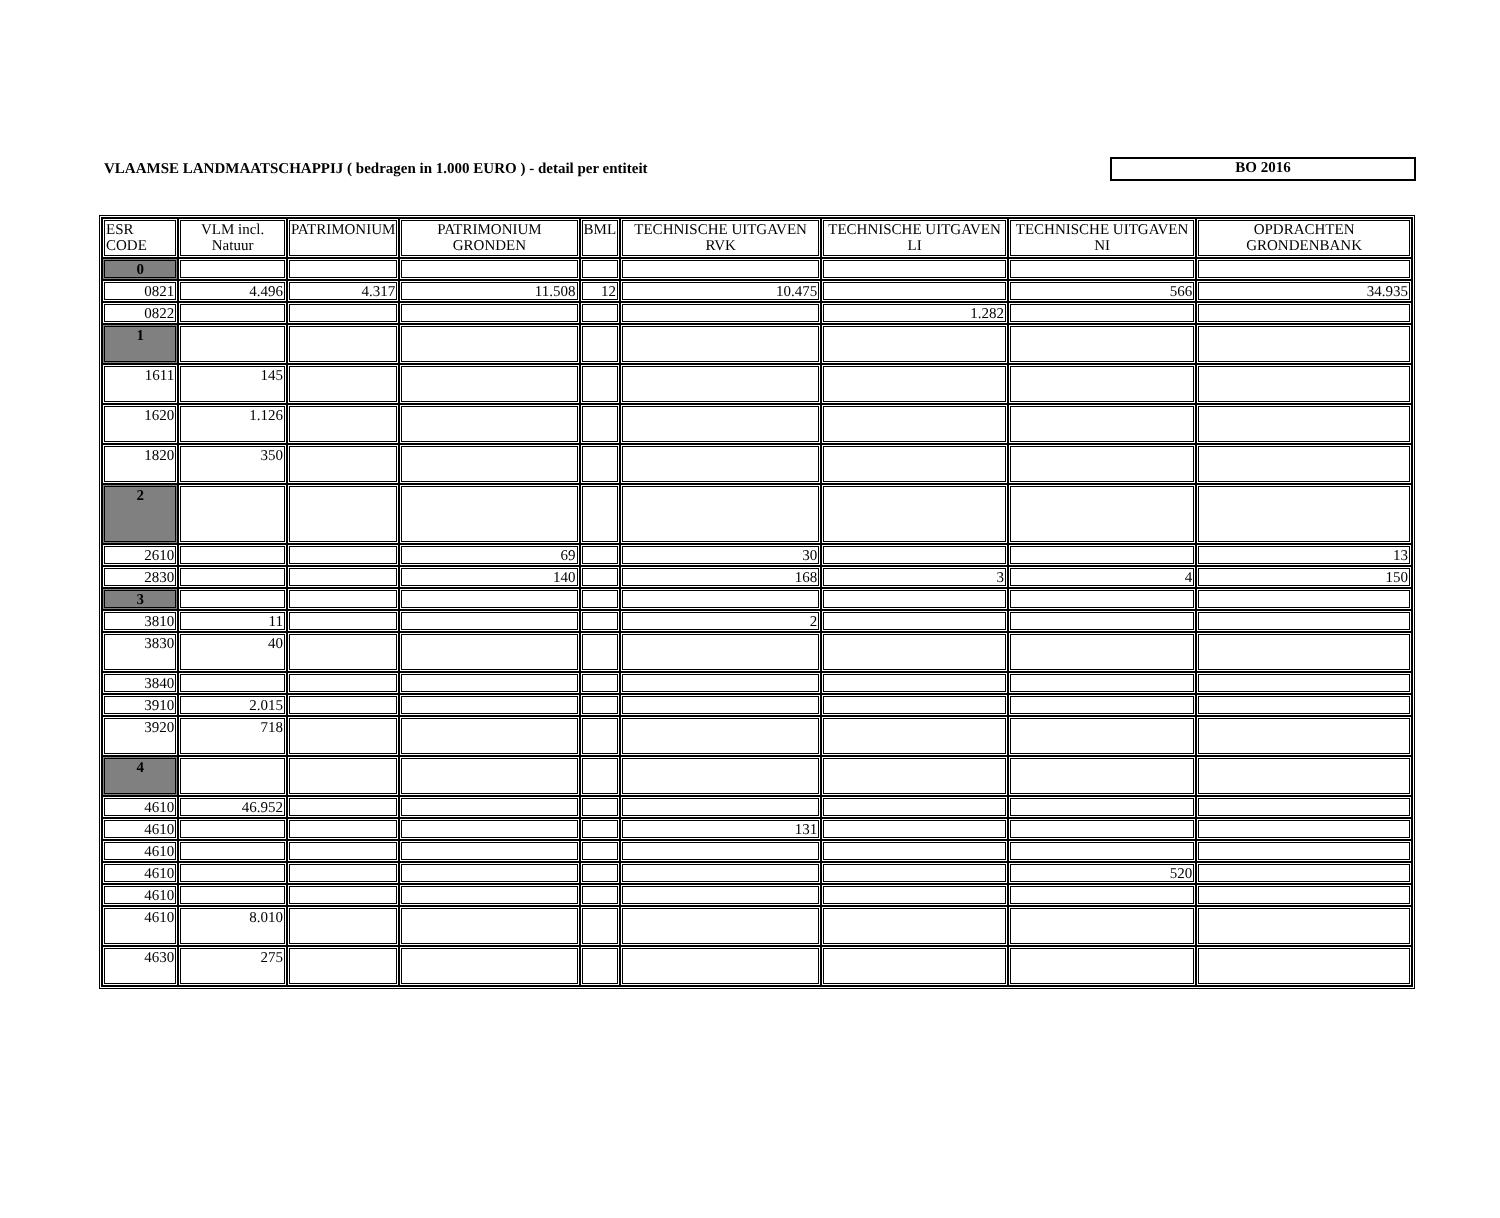VLAAMSE LANDMAATSCHAPPIJ ( bedragen in 1.000 EURO ) - detail per entiteit
BO 2016
| ESR CODE | VLM incl. Natuur | PATRIMONIUM | PATRIMONIUM GRONDEN | BML | TECHNISCHE UITGAVEN RVK | TECHNISCHE UITGAVEN LI | TECHNISCHE UITGAVEN NI | OPDRACHTEN GRONDENBANK |
| --- | --- | --- | --- | --- | --- | --- | --- | --- |
| 0 | | | | | | | | |
| 0821 | 4.496 | 4.317 | 11.508 | 12 | 10.475 | | 566 | 34.935 |
| 0822 | | | | | | 1.282 | | |
| 1 | | | | | | | | |
| 1611 | 145 | | | | | | | |
| 1620 | 1.126 | | | | | | | |
| 1820 | 350 | | | | | | | |
| 2 | | | | | | | | |
| 2610 | | | 69 | | 30 | | | 13 |
| 2830 | | | 140 | | 168 | 3 | 4 | 150 |
| 3 | | | | | | | | |
| 3810 | 11 | | | | 2 | | | |
| 3830 | 40 | | | | | | | |
| 3840 | | | | | | | | |
| 3910 | 2.015 | | | | | | | |
| 3920 | 718 | | | | | | | |
| 4 | | | | | | | | |
| 4610 | 46.952 | | | | | | | |
| 4610 | | | | | 131 | | | |
| 4610 | | | | | | | | |
| 4610 | | | | | | | 520 | |
| 4610 | | | | | | | | |
| 4610 | 8.010 | | | | | | | |
| 4630 | 275 | | | | | | | |